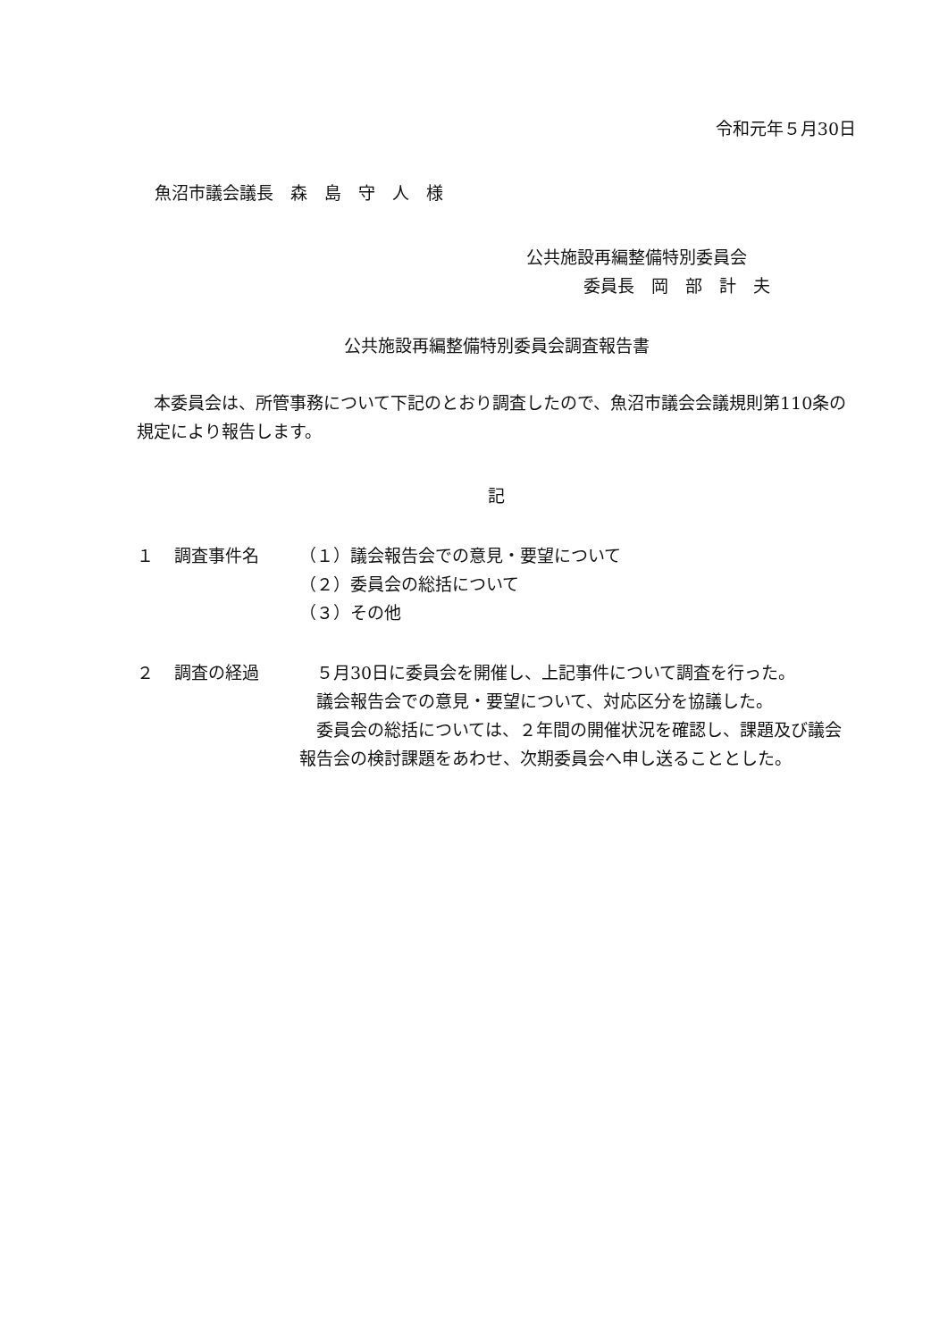令和元年５月30日
魚沼市議会議長　森　島　守　人　様
公共施設再編整備特別委員会
委員長　岡　部　計　夫
公共施設再編整備特別委員会調査報告書
　本委員会は、所管事務について下記のとおり調査したので、魚沼市議会会議規則第110条の規定により報告します。
記
１ 調査事件名 （１）議会報告会での意見・要望について
（２）委員会の総括について
（３）その他
２ 調査の経過 　５月30日に委員会を開催し、上記事件について調査を行った。
　議会報告会での意見・要望について、対応区分を協議した。
　委員会の総括については、２年間の開催状況を確認し、課題及び議会報告会の検討課題をあわせ、次期委員会へ申し送ることとした。